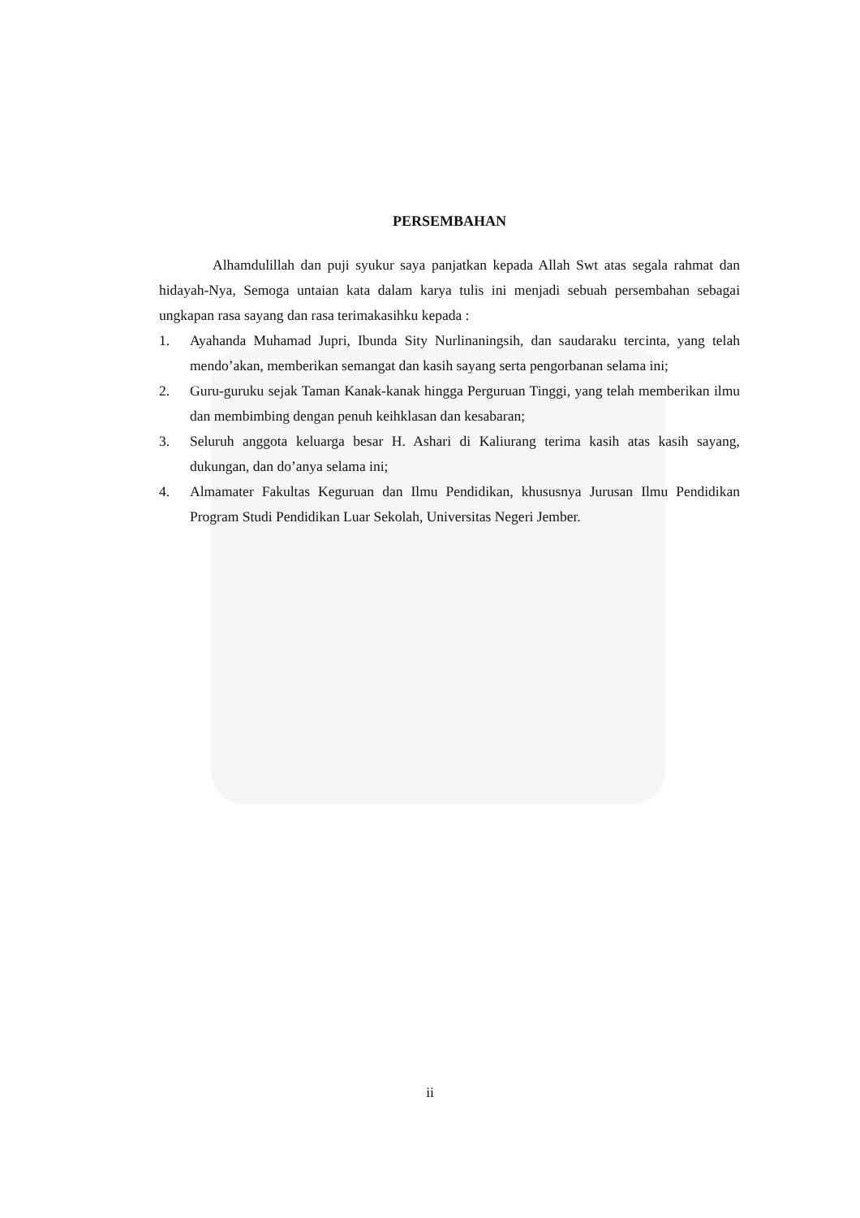PERSEMBAHAN
Alhamdulillah dan puji syukur saya panjatkan kepada Allah Swt atas segala rahmat dan hidayah-Nya, Semoga untaian kata dalam karya tulis ini menjadi sebuah persembahan sebagai ungkapan rasa sayang dan rasa terimakasihku kepada :
1. Ayahanda Muhamad Jupri, Ibunda Sity Nurlinaningsih, dan saudaraku tercinta, yang telah mendo’akan, memberikan semangat dan kasih sayang serta pengorbanan selama ini;
2. Guru-guruku sejak Taman Kanak-kanak hingga Perguruan Tinggi, yang telah memberikan ilmu dan membimbing dengan penuh keihklasan dan kesabaran;
3. Seluruh anggota keluarga besar H. Ashari di Kaliurang terima kasih atas kasih sayang, dukungan, dan do’anya selama ini;
4. Almamater Fakultas Keguruan dan Ilmu Pendidikan, khususnya Jurusan Ilmu Pendidikan Program Studi Pendidikan Luar Sekolah, Universitas Negeri Jember.
ii